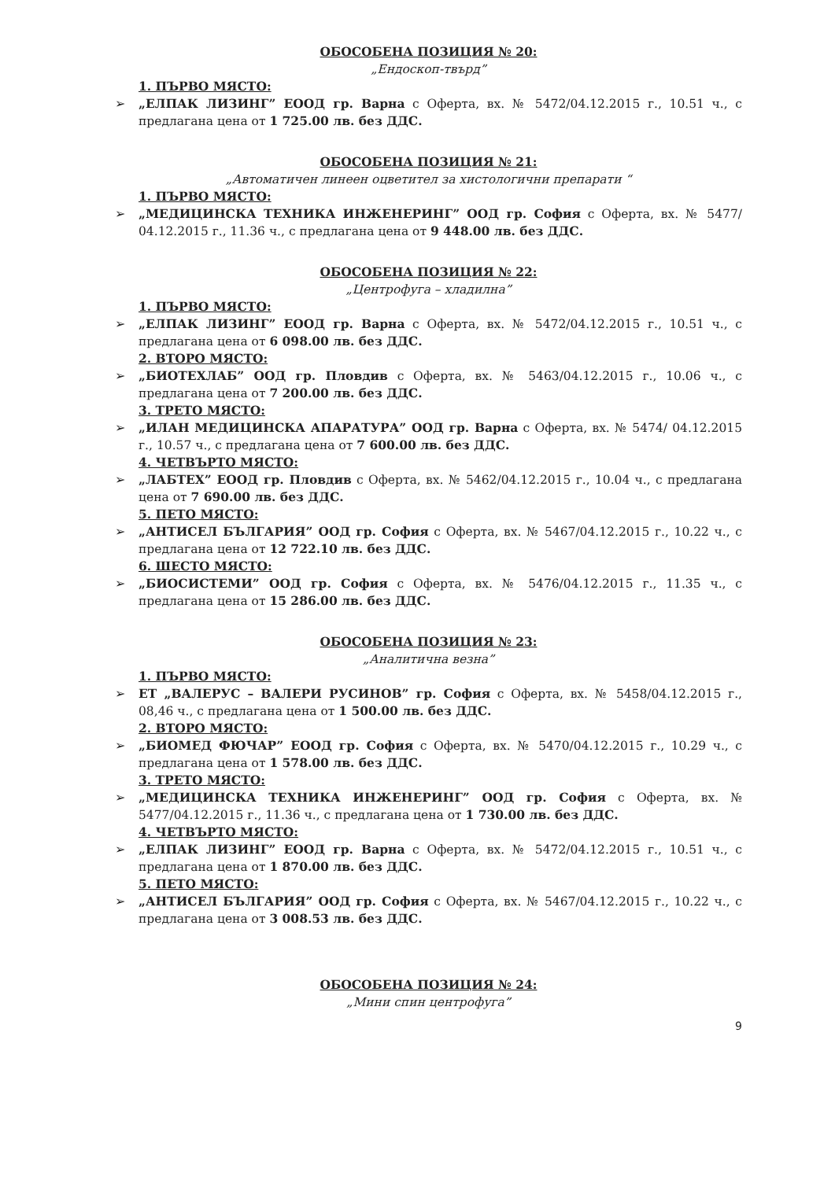ОБОСОБЕНА ПОЗИЦИЯ № 20:
„Ендоскоп-твърд”
1. ПЪРВО МЯСТО:
➢ „ЕЛПАК ЛИЗИНГ” ЕООД гр. Варна с Оферта, вх. № 5472/04.12.2015 г., 10.51 ч., с предлагана цена от 1 725.00 лв. без ДДС.
ОБОСОБЕНА ПОЗИЦИЯ № 21:
„Автоматичен линеен оцветител за хистологични препарати “
1. ПЪРВО МЯСТО:
➢ „МЕДИЦИНСКА ТЕХНИКА ИНЖЕНЕРИНГ” ООД гр. София с Оферта, вх. № 5477/ 04.12.2015 г., 11.36 ч., с предлагана цена от 9 448.00 лв. без ДДС.
ОБОСОБЕНА ПОЗИЦИЯ № 22:
„Центрофуга – хладилна”
1. ПЪРВО МЯСТО:
➢ „ЕЛПАК ЛИЗИНГ” ЕООД гр. Варна с Оферта, вх. № 5472/04.12.2015 г., 10.51 ч., с предлагана цена от 6 098.00 лв. без ДДС.
2. ВТОРО МЯСТО:
➢ „БИОТЕХЛАБ” ООД гр. Пловдив с Оферта, вх. № 5463/04.12.2015 г., 10.06 ч., с предлагана цена от 7 200.00 лв. без ДДС.
3. ТРЕТО МЯСТО:
➢ „ИЛАН МЕДИЦИНСКА АПАРАТУРА” ООД гр. Варна с Оферта, вх. № 5474/ 04.12.2015 г., 10.57 ч., с предлагана цена от 7 600.00 лв. без ДДС.
4. ЧЕТВЪРТО МЯСТО:
➢ „ЛАБТЕХ” ЕООД гр. Пловдив с Оферта, вх. № 5462/04.12.2015 г., 10.04 ч., с предлагана цена от 7 690.00 лв. без ДДС.
5. ПЕТО МЯСТО:
➢ „АНТИСЕЛ БЪЛГАРИЯ” ООД гр. София с Оферта, вх. № 5467/04.12.2015 г., 10.22 ч., с предлагана цена от 12 722.10 лв. без ДДС.
6. ШЕСТО МЯСТО:
➢ „БИОСИСТЕМИ” ООД гр. София с Оферта, вх. № 5476/04.12.2015 г., 11.35 ч., с предлагана цена от 15 286.00 лв. без ДДС.
ОБОСОБЕНА ПОЗИЦИЯ № 23:
„Аналитична везна”
1. ПЪРВО МЯСТО:
➢ ЕТ „ВАЛЕРУС – ВАЛЕРИ РУСИНОВ” гр. София с Оферта, вх. № 5458/04.12.2015 г., 08,46 ч., с предлагана цена от 1 500.00 лв. без ДДС.
2. ВТОРО МЯСТО:
➢ „БИОМЕД ФЮЧАР” ЕООД гр. София с Оферта, вх. № 5470/04.12.2015 г., 10.29 ч., с предлагана цена от 1 578.00 лв. без ДДС.
3. ТРЕТО МЯСТО:
➢ „МЕДИЦИНСКА ТЕХНИКА ИНЖЕНЕРИНГ” ООД гр. София с Оферта, вх. № 5477/04.12.2015 г., 11.36 ч., с предлагана цена от 1 730.00 лв. без ДДС.
4. ЧЕТВЪРТО МЯСТО:
➢ „ЕЛПАК ЛИЗИНГ” ЕООД гр. Варна с Оферта, вх. № 5472/04.12.2015 г., 10.51 ч., с предлагана цена от 1 870.00 лв. без ДДС.
5. ПЕТО МЯСТО:
➢ „АНТИСЕЛ БЪЛГАРИЯ” ООД гр. София с Оферта, вх. № 5467/04.12.2015 г., 10.22 ч., с предлагана цена от 3 008.53 лв. без ДДС.
ОБОСОБЕНА ПОЗИЦИЯ № 24:
„Мини спин центрофуга”
9